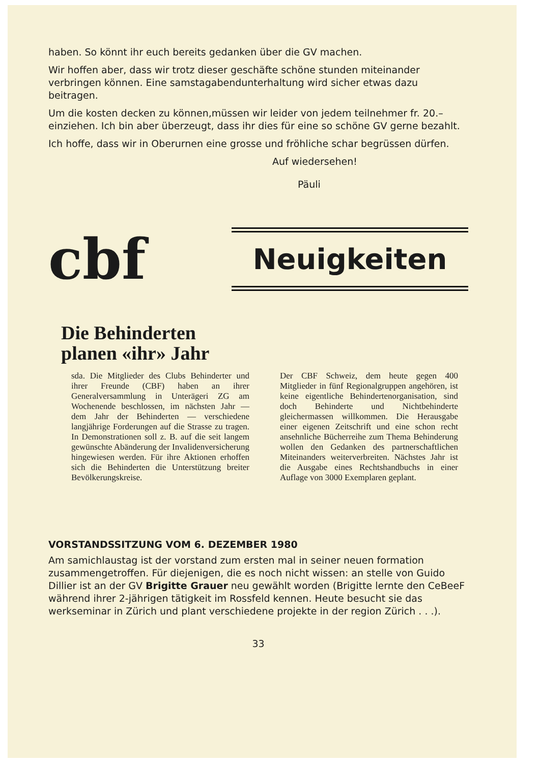haben. So könnt ihr euch bereits gedanken über die GV machen.
Wir hoffen aber, dass wir trotz dieser geschäfte schöne stunden miteinander verbringen können. Eine samstagabendunterhaltung wird sicher etwas dazu beitragen.
Um die kosten decken zu können,müssen wir leider von jedem teilnehmer fr. 20.– einziehen. Ich bin aber überzeugt, dass ihr dies für eine so schöne GV gerne bezahlt.
Ich hoffe, dass wir in Oberurnen eine grosse und fröhliche schar begrüssen dürfen.
Auf wiedersehen!
Päuli
cbf
Neuigkeiten
Die Behinderten
planen «ihr» Jahr
sda. Die Mitglieder des Clubs Behinderter und ihrer Freunde (CBF) haben an ihrer Generalversammlung in Unterägeri ZG am Wochenende beschlossen, im nächsten Jahr — dem Jahr der Behinderten — verschiedene langjährige Forderungen auf die Strasse zu tragen. In Demonstrationen soll z. B. auf die seit langem gewünschte Abänderung der Invalidenversicherung hingewiesen werden. Für ihre Aktionen erhoffen sich die Behinderten die Unterstützung breiter Bevölkerungskreise.
Der CBF Schweiz, dem heute gegen 400 Mitglieder in fünf Regionalgruppen angehören, ist keine eigentliche Behindertenorganisation, sind doch Behinderte und Nichtbehinderte gleichermassen willkommen. Die Herausgabe einer eigenen Zeitschrift und eine schon recht ansehnliche Bücherreihe zum Thema Behinderung wollen den Gedanken des partnerschaftlichen Miteinanders weiterverbreiten. Nächstes Jahr ist die Ausgabe eines Rechtshandbuchs in einer Auflage von 3000 Exemplaren geplant.
VORSTANDSSITZUNG VOM 6. DEZEMBER 1980
Am samichlaustag ist der vorstand zum ersten mal in seiner neuen formation zusammengetroffen. Für diejenigen, die es noch nicht wissen: an stelle von Guido Dillier ist an der GV Brigitte Grauer neu gewählt worden (Brigitte lernte den CeBeeF während ihrer 2-jährigen tätigkeit im Rossfeld kennen. Heute besucht sie das werkseminar in Zürich und plant verschiedene projekte in der region Zürich . . .).
33